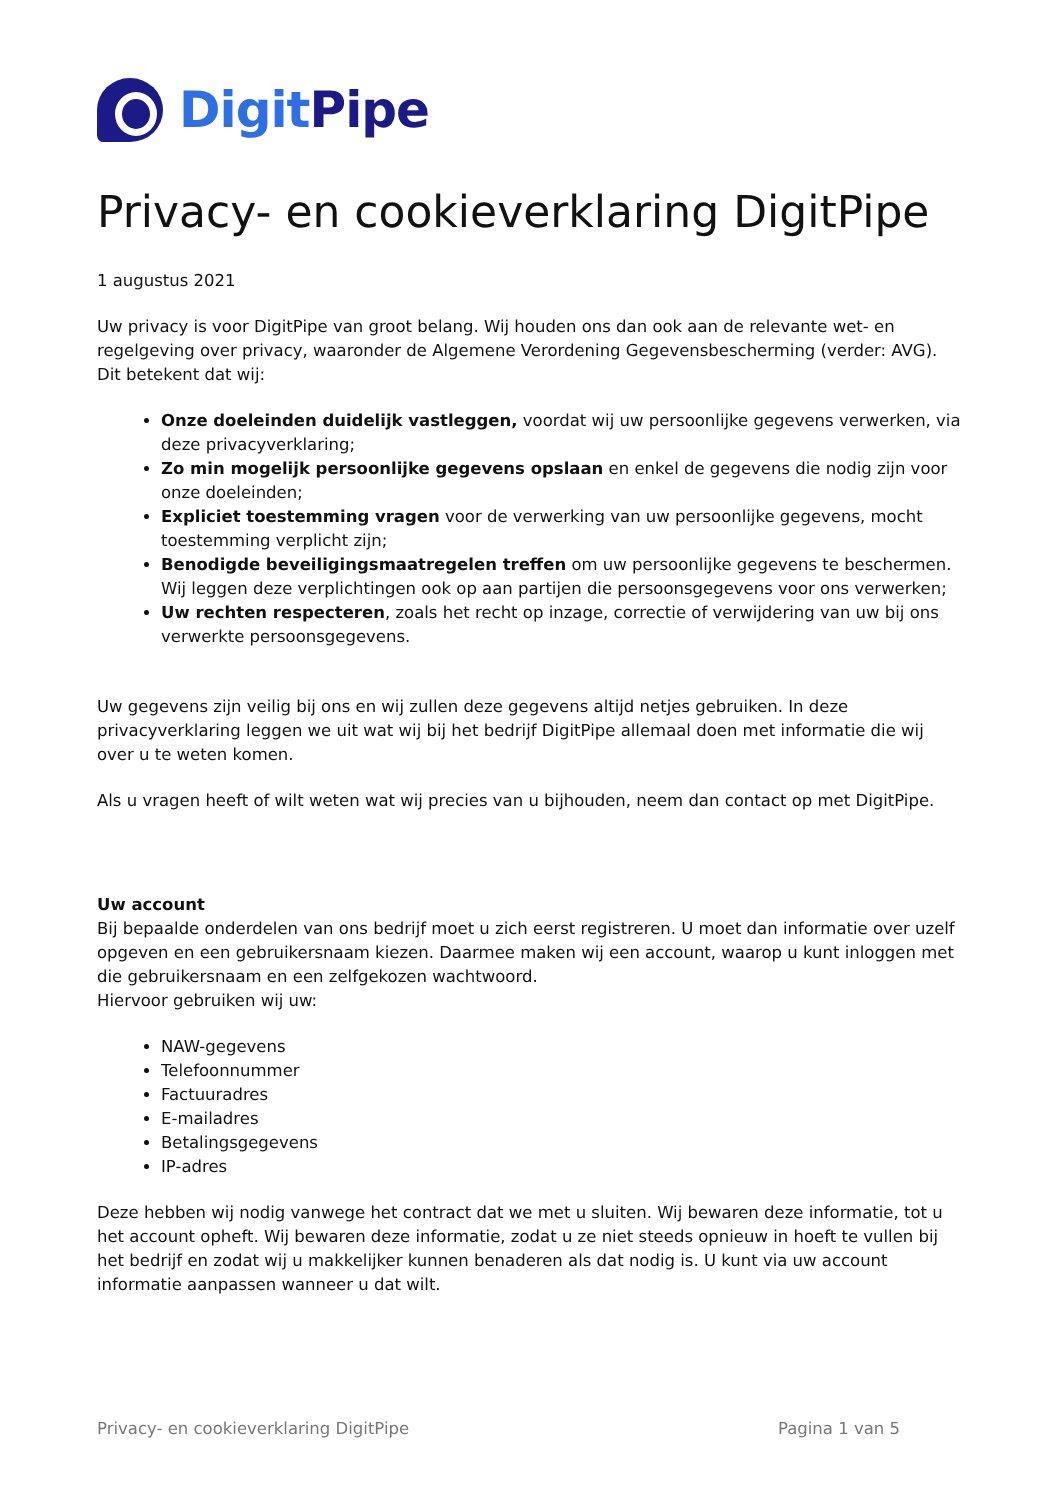DigitPipe
Privacy- en cookieverklaring DigitPipe
1 augustus 2021
Uw privacy is voor DigitPipe van groot belang. Wij houden ons dan ook aan de relevante wet- en regelgeving over privacy, waaronder de Algemene Verordening Gegevensbescherming (verder: AVG). Dit betekent dat wij:
Onze doeleinden duidelijk vastleggen, voordat wij uw persoonlijke gegevens verwerken, via deze privacyverklaring;
Zo min mogelijk persoonlijke gegevens opslaan en enkel de gegevens die nodig zijn voor onze doeleinden;
Expliciet toestemming vragen voor de verwerking van uw persoonlijke gegevens, mocht toestemming verplicht zijn;
Benodigde beveiligingsmaatregelen treffen om uw persoonlijke gegevens te beschermen. Wij leggen deze verplichtingen ook op aan partijen die persoonsgegevens voor ons verwerken;
Uw rechten respecteren, zoals het recht op inzage, correctie of verwijdering van uw bij ons verwerkte persoonsgegevens.
Uw gegevens zijn veilig bij ons en wij zullen deze gegevens altijd netjes gebruiken. In deze privacyverklaring leggen we uit wat wij bij het bedrijf DigitPipe allemaal doen met informatie die wij over u te weten komen.
Als u vragen heeft of wilt weten wat wij precies van u bijhouden, neem dan contact op met DigitPipe.
Uw account
Bij bepaalde onderdelen van ons bedrijf moet u zich eerst registreren. U moet dan informatie over uzelf opgeven en een gebruikersnaam kiezen. Daarmee maken wij een account, waarop u kunt inloggen met die gebruikersnaam en een zelfgekozen wachtwoord.
Hiervoor gebruiken wij uw:
NAW-gegevens
Telefoonnummer
Factuuradres
E-mailadres
Betalingsgegevens
IP-adres
Deze hebben wij nodig vanwege het contract dat we met u sluiten. Wij bewaren deze informatie, tot u het account opheft. Wij bewaren deze informatie, zodat u ze niet steeds opnieuw in hoeft te vullen bij het bedrijf en zodat wij u makkelijker kunnen benaderen als dat nodig is. U kunt via uw account informatie aanpassen wanneer u dat wilt.
Privacy- en cookieverklaring DigitPipe Pagina 1 van 5